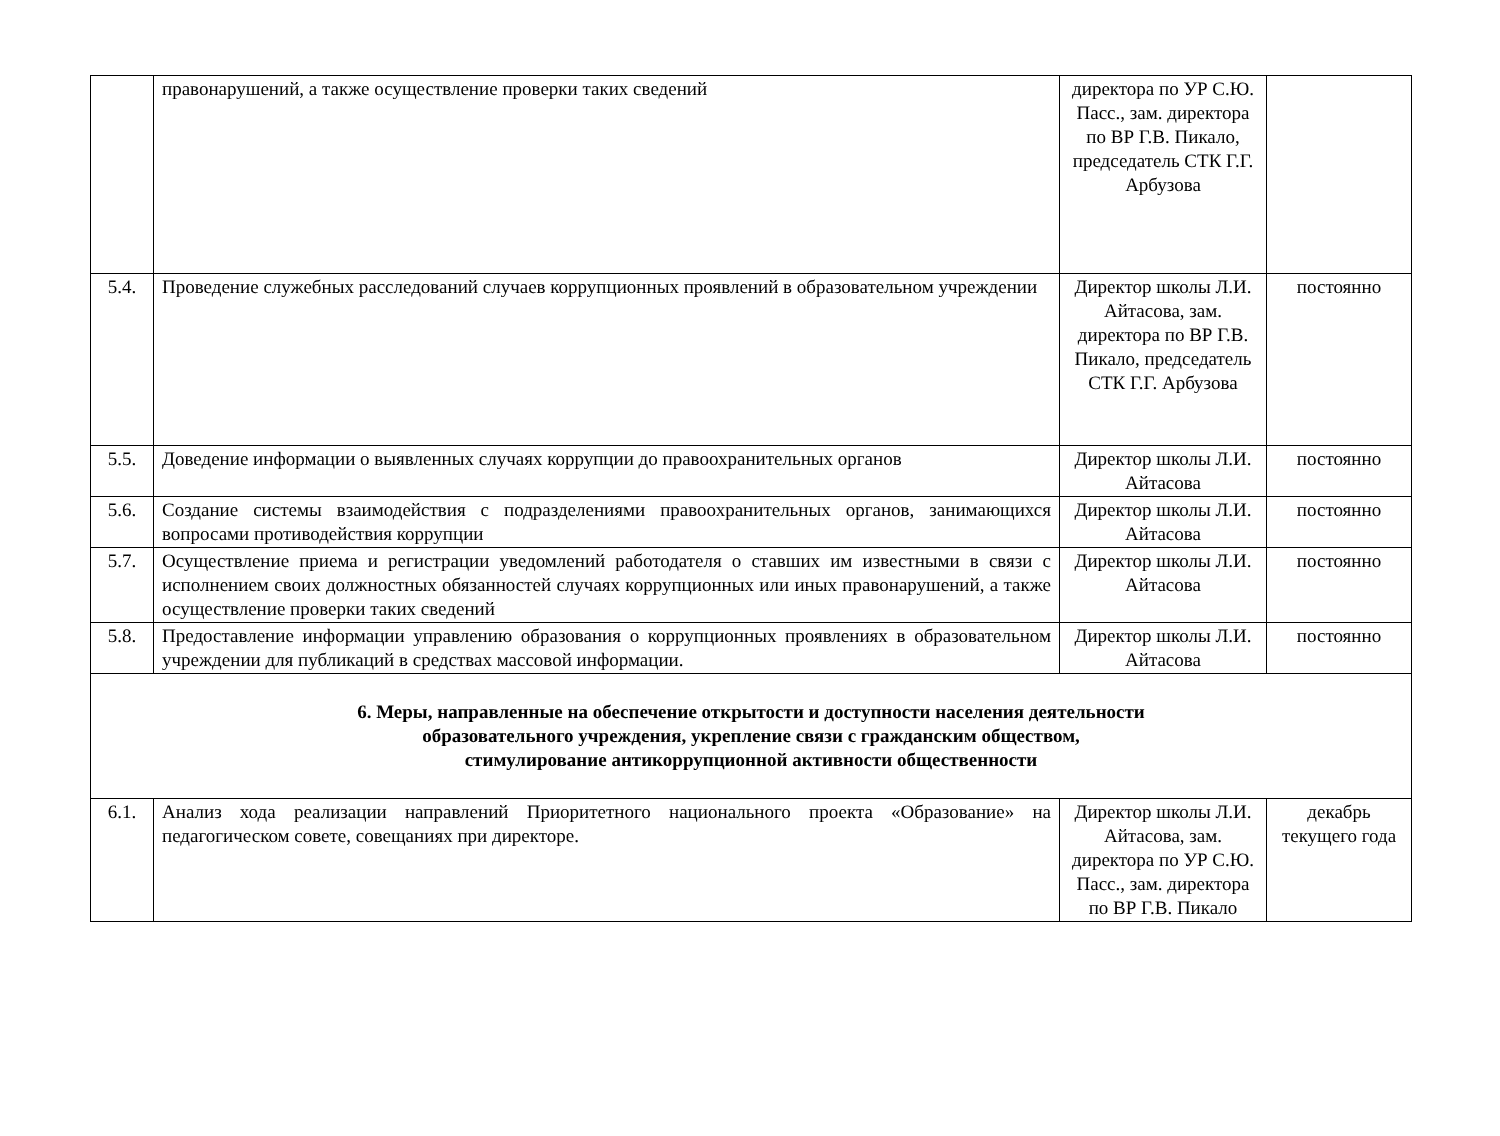| | правонарушений, а также осуществление проверки таких сведений | директора по УР С.Ю. Пасс., зам. директора по ВР Г.В. Пикало, председатель СТК Г.Г. Арбузова | |
| 5.4. | Проведение служебных расследований случаев коррупционных проявлений в образовательном учреждении | Директор школы Л.И. Айтасова, зам. директора по ВР Г.В. Пикало, председатель СТК Г.Г. Арбузова | постоянно |
| 5.5. | Доведение информации о выявленных случаях коррупции до правоохранительных органов | Директор школы Л.И. Айтасова | постоянно |
| 5.6. | Создание системы взаимодействия с подразделениями правоохранительных органов, занимающихся вопросами противодействия коррупции | Директор школы Л.И. Айтасова | постоянно |
| 5.7. | Осуществление приема и регистрации уведомлений работодателя о ставших им известными в связи с исполнением своих должностных обязанностей случаях коррупционных или иных правонарушений, а также осуществление проверки таких сведений | Директор школы Л.И. Айтасова | постоянно |
| 5.8. | Предоставление информации управлению образования о коррупционных проявлениях в образовательном учреждении для публикаций в средствах массовой информации. | Директор школы Л.И. Айтасова | постоянно |
| 6. Меры, направленные на обеспечение открытости и доступности населения деятельности образовательного учреждения, укрепление связи с гражданским обществом, стимулирование антикоррупционной активности общественности | | | |
| 6.1. | Анализ хода реализации направлений Приоритетного национального проекта «Образование» на педагогическом совете, совещаниях при директоре. | Директор школы Л.И. Айтасова, зам. директора по УР С.Ю. Пасс., зам. директора по ВР Г.В. Пикало | декабрь текущего года |